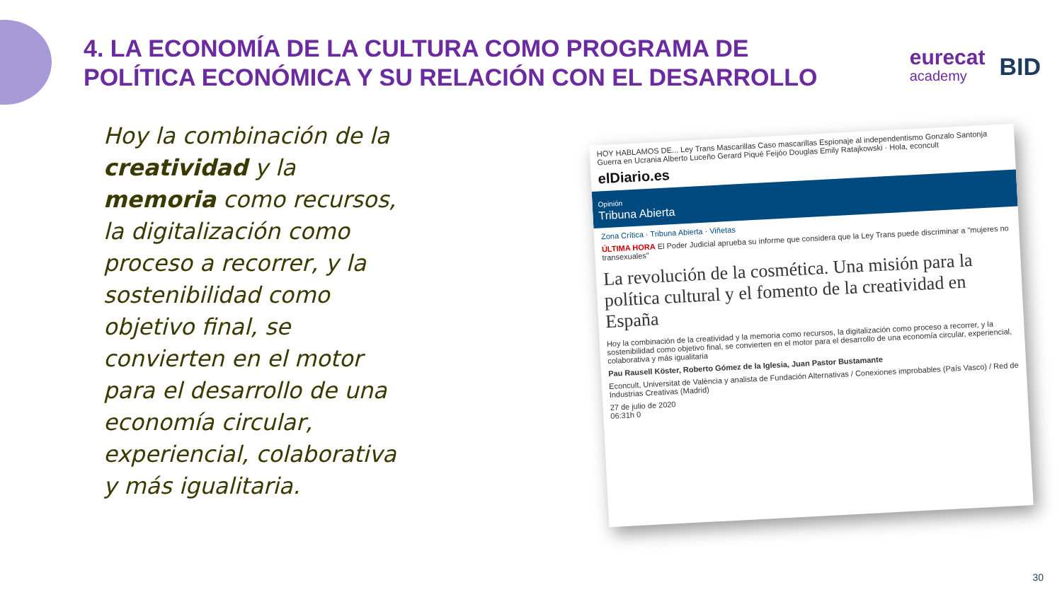4. LA ECONOMÍA DE LA CULTURA COMO PROGRAMA DE
POLÍTICA ECONÓMICA Y SU RELACIÓN CON EL DESARROLLO
eurecat
academy
BID
Hoy la combinación de la creatividad y la memoria como recursos, la digitalización como proceso a recorrer, y la sostenibilidad como objetivo final, se convierten en el motor para el desarrollo de una economía circular, experiencial, colaborativa y más igualitaria.
HOY HABLAMOS DE... Ley Trans Mascarillas Caso mascarillas Espionaje al independentismo Gonzalo Santonja Guerra en Ucrania Alberto Luceño Gerard Piqué Feijóo Douglas Emily Ratajkowski · Hola, econcult
elDiario.es
Opinión
Tribuna Abierta
Zona Crítica · Tribuna Abierta · Viñetas
ÚLTIMA HORA El Poder Judicial aprueba su informe que considera que la Ley Trans puede discriminar a "mujeres no transexuales"
La revolución de la cosmética. Una misión para la política cultural y el fomento de la creatividad en España
Hoy la combinación de la creatividad y la memoria como recursos, la digitalización como proceso a recorrer, y la sostenibilidad como objetivo final, se convierten en el motor para el desarrollo de una economía circular, experiencial, colaborativa y más igualitaria
Pau Rausell Köster, Roberto Gómez de la Iglesia, Juan Pastor Bustamante
Econcult, Universitat de València y analista de Fundación Alternativas / Conexiones improbables (País Vasco) / Red de Industrias Creativas (Madrid)
27 de julio de 2020
06:31h 0
30